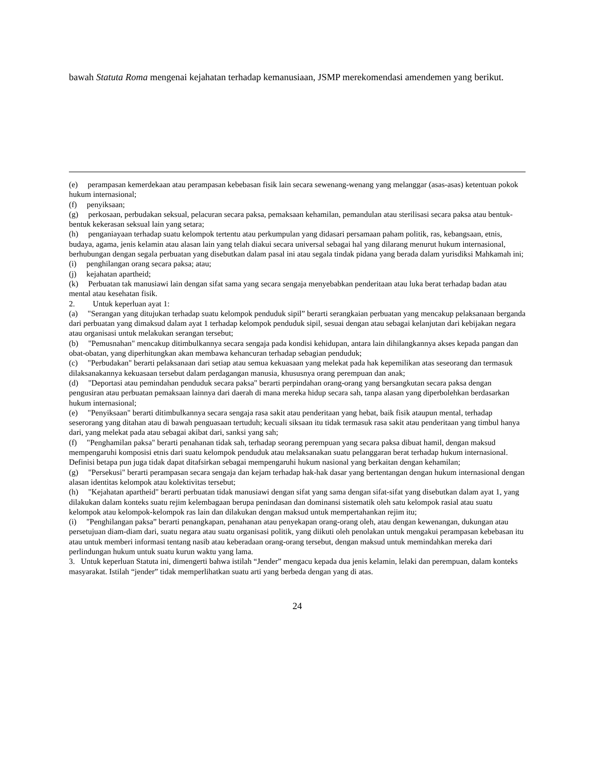bawah Statuta Roma mengenai kejahatan terhadap kemanusiaan, JSMP merekomendasi amendemen yang berikut.
(e) perampasan kemerdekaan atau perampasan kebebasan fisik lain secara sewenang-wenang yang melanggar (asas-asas) ketentuan pokok hukum internasional;
(f) penyiksaan;
(g) perkosaan, perbudakan seksual, pelacuran secara paksa, pemaksaan kehamilan, pemandulan atau sterilisasi secara paksa atau bentuk-bentuk kekerasan seksual lain yang setara;
(h) penganiayaan terhadap suatu kelompok tertentu atau perkumpulan yang didasari persamaan paham politik, ras, kebangsaan, etnis, budaya, agama, jenis kelamin atau alasan lain yang telah diakui secara universal sebagai hal yang dilarang menurut hukum internasional, berhubungan dengan segala perbuatan yang disebutkan dalam pasal ini atau segala tindak pidana yang berada dalam yurisdiksi Mahkamah ini;
(i) penghilangan orang secara paksa; atau;
(j) kejahatan apartheid;
(k) Perbuatan tak manusiawi lain dengan sifat sama yang secara sengaja menyebabkan penderitaan atau luka berat terhadap badan atau mental atau kesehatan fisik.
2. Untuk keperluan ayat 1:
(a) "Serangan yang ditujukan terhadap suatu kelompok penduduk sipil” berarti serangkaian perbuatan yang mencakup pelaksanaan berganda dari perbuatan yang dimaksud dalam ayat 1 terhadap kelompok penduduk sipil, sesuai dengan atau sebagai kelanjutan dari kebijakan negara atau organisasi untuk melakukan serangan tersebut;
(b) "Pemusnahan" mencakup ditimbulkannya secara sengaja pada kondisi kehidupan, antara lain dihilangkannya akses kepada pangan dan obat-obatan, yang diperhitungkan akan membawa kehancuran terhadap sebagian penduduk;
(c) "Perbudakan" berarti pelaksanaan dari setiap atau semua kekuasaan yang melekat pada hak kepemilikan atas seseorang dan termasuk dilaksanakannya kekuasaan tersebut dalam perdagangan manusia, khususnya orang perempuan dan anak;
(d) "Deportasi atau pemindahan penduduk secara paksa" berarti perpindahan orang-orang yang bersangkutan secara paksa dengan pengusiran atau perbuatan pemaksaan lainnya dari daerah di mana mereka hidup secara sah, tanpa alasan yang diperbolehkan berdasarkan hukum internasional;
(e) "Penyiksaan" berarti ditimbulkannya secara sengaja rasa sakit atau penderitaan yang hebat, baik fisik ataupun mental, terhadap seserorang yang ditahan atau di bawah penguasaan tertuduh; kecuali siksaan itu tidak termasuk rasa sakit atau penderitaan yang timbul hanya dari, yang melekat pada atau sebagai akibat dari, sanksi yang sah;
(f) "Penghamilan paksa" berarti penahanan tidak sah, terhadap seorang perempuan yang secara paksa dibuat hamil, dengan maksud mempengaruhi komposisi etnis dari suatu kelompok penduduk atau melaksanakan suatu pelanggaran berat terhadap hukum internasional. Definisi betapa pun juga tidak dapat ditafsirkan sebagai mempengaruhi hukum nasional yang berkaitan dengan kehamilan;
(g) "Persekusi" berarti perampasan secara sengaja dan kejam terhadap hak-hak dasar yang bertentangan dengan hukum internasional dengan alasan identitas kelompok atau kolektivitas tersebut;
(h) "Kejahatan apartheid" berarti perbuatan tidak manusiawi dengan sifat yang sama dengan sifat-sifat yang disebutkan dalam ayat 1, yang dilakukan dalam konteks suatu rejim kelembagaan berupa penindasan dan dominansi sistematik oleh satu kelompok rasial atau suatu kelompok atau kelompok-kelompok ras lain dan dilakukan dengan maksud untuk mempertahankan rejim itu;
(i) "Penghilangan paksa” berarti penangkapan, penahanan atau penyekapan orang-orang oleh, atau dengan kewenangan, dukungan atau persetujuan diam-diam dari, suatu negara atau suatu organisasi politik, yang diikuti oleh penolakan untuk mengakui perampasan kebebasan itu atau untuk memberi informasi tentang nasib atau keberadaan orang-orang tersebut, dengan maksud untuk memindahkan mereka dari perlindungan hukum untuk suatu kurun waktu yang lama.
3. Untuk keperluan Statuta ini, dimengerti bahwa istilah “Jender” mengacu kepada dua jenis kelamin, lelaki dan perempuan, dalam konteks masyarakat. Istilah “jender” tidak memperlihatkan suatu arti yang berbeda dengan yang di atas.
24